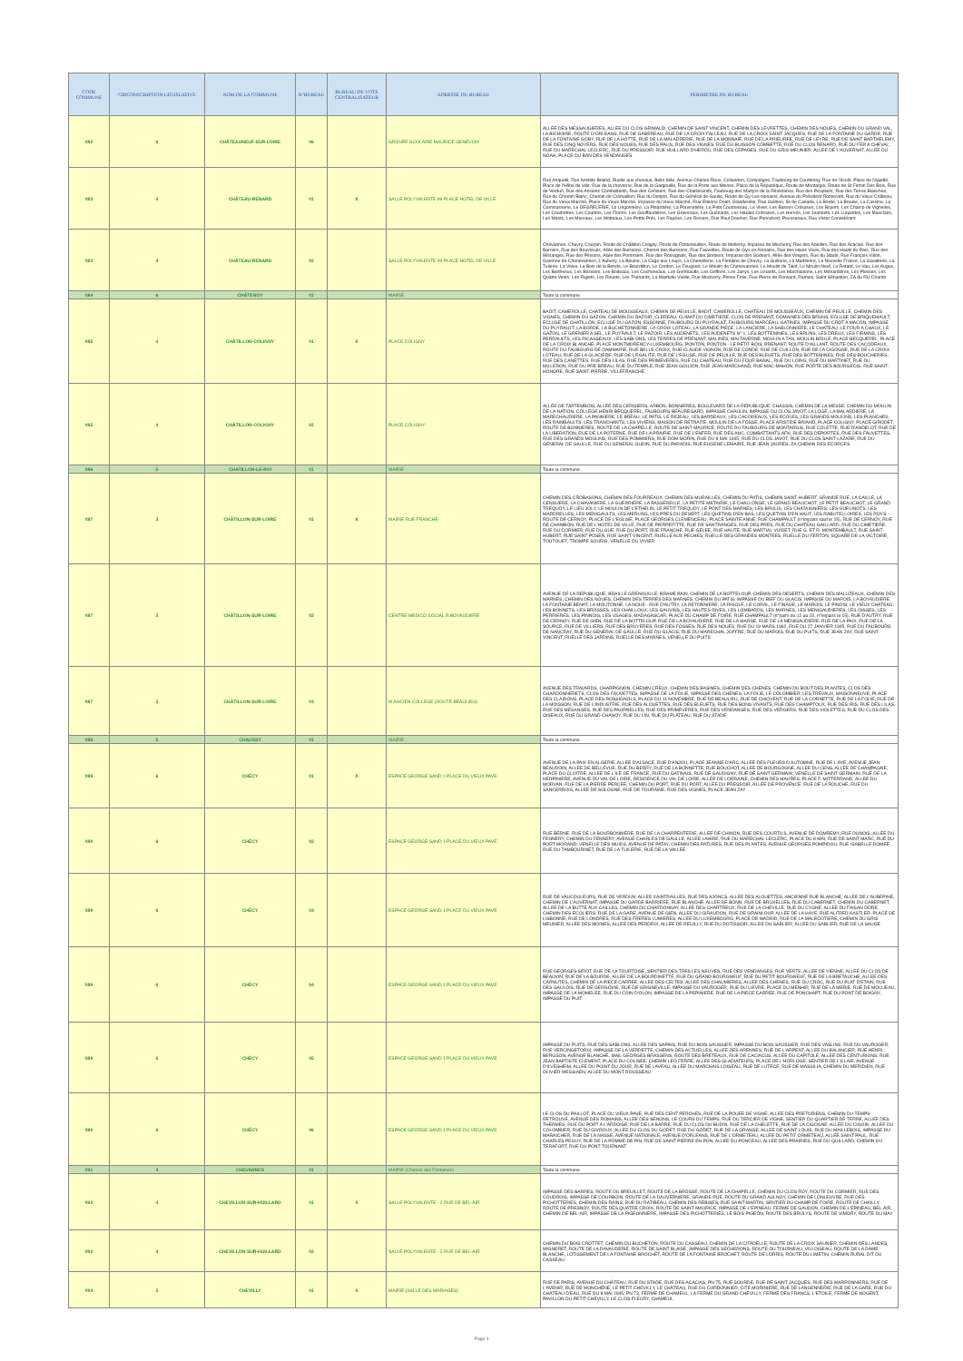| CODE COMMUNE | CIRCONSCRIPTION LEGISLATIVE | NOM DE LA COMMUNE | N°BUREAU | BUREAU DE VOTE CENTRALISATEUR | ADRESSE DU BUREAU | PERIMETRE DU BUREAU |
| --- | --- | --- | --- | --- | --- | --- |
| 082 | 6 | CHÂTEAUNEUF-SUR-LOIRE | 06 | | GROUPE SCOLAIRE MAURICE GENEVOIX | ALLEE DES MESSAUGIERES, ALLEE DU CLOS GRIMAUD, CHEMIN DE SAINT VINCENT, CHEMIN DES LEVRETTES, CHEMIN DES NOUES, CHEMIN DU GRAND VAL, LA BICHOIRE, ROUTE D'ORLEANS, RUE DE GABEREAU, RUE DE LA CROIX FALLEAU, RUE DE LA CROIX SAINT JACQUES, RUE DE LA FONTAINE DU GARDE, RUE DE LA FONTAINE GOBY, RUE DE LA HOTTE, RUE DE LA MALADRERIE, RUE DE LA MONNAIE, RUE DE LA PRIEUREE, RUE DE LEYRE, RUE DE SAINT BARTHELEMY, RUE DES CINQ NOYERS, RUE DES NOUES, RUE DES PALIS, RUE DES VIGNES, RUE DU BUISSON COMBETTE, RUE DU CLOS RENARD, RUE DU FER A CHEVAL, RUE DU MARECHAL LECLERC, RUE DU PRESSOIR, RUE HUILLARD D'HEROU, RUE DES CEPAGES, RUE DU GRIS-MEUNIER, ALLEE DE L'AUVERNAT, ALLEE DU NOAH, PLACE DU BAN DES VENDANGES |
| 083 | 4 | CHÂTEAU-RENARD | 01 | X | SALLE POLYVALENTE 99 PLACE HOTEL DE VILLE | Rue Anquetil, Rue Aristide Briand, Ruelle aux chevaux, Belle Idée, Avenue Charles Roux, Collandon, Compiègne, Faubourg de Courtenay, Rue de l'école, Place de l'égalité, Place de l'Hôtel de ville, Rue de la chevrerie, Rue de la Gargouille, Rue de la Porte aux Moines, Place de la République, Route de Montargis, Route de St Firmin Des Bois, Rue de Verdun, Rue des Anciens Combattants, Rue des Censiers, Rue des Chaillerands, Faubourg des Martyrs de la Résistance, Rue des Peupliers, Rue des Terres Blanches, Rue du Chemin Blanc, Chemin du Crémaillon, Rue du Donjon, Rue du Général de Gaulle, Route de Gy-Les-Nonains, Avenue du Président Roosevelt, Rue du Vieux Château, Rue du Vieux Marché, Place du Vieux Marché, Impasse du Vieux Marché, Rue Etienne Dolet, Glanderelle, Rue Guilbon, Ile de Canada, La Borde, La Bouzie, La Cassine, La Commasserie, Le DEGRELERIE, La Lingonnière, La Pinardière, La Poussetière, Le Petit Courtoiseau, Le Vivier, Les Basses Crésases, Les Boyers, Les Champ de Vignelles, Les Coudrettes, Les Courtins, Les Florins, Les Gauffaudières, Les Graveraux, Les Guézards, Les Hautes Crésases, Les Hervés, Les Jeannets, Les Luquettes, Les Mauclairs, Les Monts, Les Moreaux, Les Motteaux, Les Petits Prés, Les Rapées, Les Rosiers, Rue Paul Doumer, Rue Poncebert, Pousseraux, Rue Victor Considérant |
| 083 | 4 | CHÂTEAU-RENARD | 02 | | SALLE POLYVALENTE 99 PLACE HOTEL DE VILLE | Chevannes, Chevry, Courpin, Route de Châtillon Coligny, Route de Fontenouilles, Route de Melleroy, Impasse de Mocberry, Rue des Abeilles, Rue des Acacias, Rue des Barriers, Rue des Bouvreuils, Allée des Buissons, Chemin des Buissons, Rue Fauvettes, Route de Gy-Les-Nonains, Rue des Haies Vives, Rue des Hauts du Parc, Rue des Mésanges, Rue des Pinsons, Allée des Pommiers, Rue des Rossignols, Rue des Sorbiers, Impasse des Sorbiers, Allée des Vergers, Rue du Stade, Rue François Villon, Garenne de Chenevannes, L'Aubezy, La Bouzie, La Cage aux Loups, La Chenellerie, La Fontaine de Chevry, La Guillerie, La Martinière, La Nouvelle France, La Savatterie, La Tuilerie, La Volve, Le Bois de la Bonde, Le Bourdillon, Le Cordon, Le Fougeret, Le Moulin de Chenevannes, Le Moulin de Talot, Le Moulin Neuf, Le Retard, Le Vau, Les Augus, Les Berthesux, Les Bossiers, Les Boiteaux, Les Cocheneaux, Les Gombaults, Les Griffons, Les Jarrys, Les Lisiards, Les Marchaisons, Les Ménardières, Les Plesses, Les Quatre Vents, Les Riglets, Les Rouets, Les Thenards, La Mardelle Vieille, Rue Mocberry, Pense Folie, Rue Pierre de Ronsard, Ramais, Saint Sébastien, ZA du RU Charlot |
| 084 | 6 | CHÂTENOY | 01 | | MAIRIE | Toute la commune |
| 085 | 4 | CHÂTILLON-COLIGNY | 01 | X | PLACE COLIGNY | BADIT, CAMEROLLE, CHATEAU DE MOUSSEAUX, CHEMIN DE PEUILLE, BADIT, CAMEROLLE, CHATEAU DE MOUSSEAUX, CHEMIN DE PEUILLE, CHEMIN DES VIGNES, CHEMIN DU GAZON, CHEMIN DU RAZOIR, CLEREAU, CLIMAT DU CIMETIERE, CLOS DE PRENANT, DOMAINES DES BRUNS, ECLUSE DE BRIQUEMAULT, ECLUSE DE CHATILLON, ECLUSE DU GAZON, ESSONNE, FAUBOURG DU PUYRAULT, FAUBOURG MARCEAU, GATINES, IMPASSE DU CROT A MACON, IMPASSE DU PUYRAULT, LA BORDE, LA BUCHETONNIERE, LA CROIX LOTEAU, LA GRANDE PIECE, LA LANCIERE, LA SABLONNIERE, LE CHATEAU, LE FOUR A CHAUX, LE GAZON, LE GRENIER A SEL, LE PUYRAULT, LE RAZOIR, LES AUDENETS, LES AUDENETS N° 1, LES BOTTEMINES, LES BRUNS, LES DREUX, LES FIRMINS, LES PERRAULTS, LES RICASSEAUX, LES SABLONS, LES TERRES DE PRENANT, MALINES, MALTAVERNE, MOULIN A TAN, MOULIN BRULE, PLACE BECQUEREL, PLACE DE LA CROIX BLANCHE, PLACE MONTMORENCY-LUXEMBOURG, PONTON, PONTON - LE PETIT BOIS, PRENANT, ROUTE D'AILLANT, ROUTE DES CACODEAUX, ROUTE DU FAUBOURG DE DAMMARIE, RUE BELLE-CROIX, RUE CLAUDE VIGNON, RUE DE CONDE, RUE DE CUILLON, RUE DE LA CIGOGNE, RUE DE LA CROIX LOTEAU, RUE DE LA GLACIERE, RUE DE L'EGALITE, RUE DE L'EGLISE, RUE DE PEUILLE, RUE DES BLEUETS, RUE DES BOTTEMINES, RUE DES BOUCHERIES, RUE DES CANETTES, RUE DES LILAS, RUE DES PRIMEVERES, RUE DU CHATEAU, RUE DU FOUR BANAL, RUE DU LOING, RUE DU MARTINET, RUE DU MILLERON, RUE DU PRE BREAU, RUE DU TEMPLE, RUE JEAN GOUJON, RUE JEAN MARCHAND, RUE MAC-MAHON, RUE PORTE DES BOURGEOIS, RUE SAINT-HONORE, RUE SAINT-PIERRE, VILLEFRANCHE |
| 085 | 4 | CHÂTILLON-COLIGNY | 02 | | PLACE COLIGNY | ALLÉE DE TARTEMBOIS, ALLÉE DES CERISIERS, ARBON, BONNIERES, BOULEVARD DE LA REPUBLIQUE, CHASSIN, CHEMIN DE LA MESSE, CHEMIN DU MOULIN DE LA NATION, COLLEGE HENRI BECQUEREL, FAUBOURG BEAUREGARD, IMPASSE CHAULIN, IMPASSE DU CLOS JAVOT, LA LOGE, LA MALARDIERE, LA MARECHAUDIERE, LA PANNIERE, LE BREAU, LE PATIS, LE REJEAU, LES BARDEAUX, LES CACODEAUX, LES ECOLES, LES GRANDS MOULINS, LES PLANCHES, LES RAIMBAULTS, LES TRANCHANTS, LES VIVIENS, MAISON DE RETRAITE, MOULIN DE LA FOSSE, PLACE ARISTIDE BRIAND, PLACE COLIGNY, PLACE GIRODET, ROUTE DE BONNIERES, ROUTE DE LA CHAPELLE, ROUTE DE SAINT-MAURICE, ROUTE DU FAUBOURG DE MONTARGIS, RUE COLETTE, RUE D'ANDELOT, RUE DE LA LIBERATION, RUE DE LA POTERNE, RUE DE LA PRAIRIE, RUE DE L'ENFER, RUE DES ANC. COMBATTANTS AFN, RUE DES DEPORTES, RUE DES FAUVETTES, RUE DES GRANDS MOULINS, RUE DES POMMIERS, RUE DOM MORIN, RUE DU 8 MAI 1945, RUE DU CLOS JAVOT, RUE DU CLOS SAINT-LAZARE, RUE DU GENERAL DE GAULLE, RUE DU GENERAL GUDIN, RUE DU PARADIS, RUE EUGENE LEMAIRE, RUE JEAN JAURES, ZA CHEMIN DES ECORCES |
| 086 | 5 | CHATILLON-LE-ROI | 01 | | MAIRIE | Toute la commune |
| 087 | 3 | CHÂTILLON-SUR-LOIRE | 01 | X | MAIRIE RUE FRANCHE | CHEMIN DES CROBASONS, CHEMIN DES FOURREAUX, CHEMIN DES MURAILLES, CHEMIN DU PATIS, CHEMIN SAINT-HUBERT, GRANDE RUE, LA CAILLE, LA CENSUERE, LA CHAVANIERE, LA GUERRIERE, LA PASSERELLE, LA PETITE METAIRIE, LE CHALLONGE, LE GRAND BEAUCHOT, LE PETIT BEAUCHOT, LE GRAND TREQUOY, LE LIEU JOLY, LE MOULIN DE L'ETHELIN, LE PETIT TREQUOY, LE PONT DES MARNES, LES BRULIS, LES CHATAIGNIERS, LES GUELINOTS, LES MARDRELLES, LES MENIGAULTS, LES MERLINS, LES PRES DU DESERT, LES QUETINS D'EN BAS, LES QUETINS D'EN HAUT, LES RABUTELLOIRES, LES ROYS - ROUTE DE CERNOY, PLACE DE L'EGLISE, PLACE GEORGES CLEMENCEAU, PLACE SAINTE ANNE, RUE CHAMPAULT (n°impairs sauf le 15), RUE DE CERNOY, RUE DE CHAMBON, RUE DE L'HOTEL DE VILLE, RUE DE PIERREFITTE, RUE DE SANTRANGES, RUE DES PRES, RUE DU CHATEAU GAILLARD, RUE DU CIMETIERE, RUE DU CORMIER, RUE DU GUE, RUE DU PORT, RUE FRANCHE, RUE GELEE, RUE HAUTE, RUE MARTIAL VUIDET, RUE G. ET R. MONTEMBAULT, RUE SAINT-HUBERT, RUE SAINT-POSEN, RUE SAINT-VINCENT, RUELLE AUX PECHES, RUELLE DES GRANDES MONTEES, RUELLE DU FERTON, SQUARE DE LA VICTOIRE, TOUTOUET, TROMPE SOURIS, VENELLE DU VIVIER |
| 087 | 3 | CHÂTILLON-SUR-LOIRE | 02 | | CENTRE MEDICO SOCIAL R.BOYAUDIERE | AVENUE DE LA REPUBLIQUE, BRAILLE GRENOUILLE, BRAME PAIN, CHEMIN DE LA BOTTELOUP, CHEMIN DES DESERTS, CHEMIN DES MALUZEAUX, CHEMIN DES MARNES, CHEMIN DES NOUES, CHEMIN DES TERRES DES MARNES, CHEMIN DU PATIS, IMPASSE DU BIEF DU GLACIS, IMPASSE DU MAROIS, LA BOYAUDIERE, LA FONTAINE BENAT, LA MOUTONNE, LA NOUE - RUE D'AUTRY, LA RETONNIERE, LA RIGOLE, LE CORAL, LE FINAGE, LE MAROIS, LE PINOIS, LE VIEUX CHATEAU, LES BONNETS, LES BROSSES, LES CHAILLOUX, LES GAUVINS, LES HAUTES RIVES, LES LOMBARDS, LES MARNES, LES MENIGAUDIERES, LES OISSES, LES PERRIERES, LES PINNOIS, LES USAGES, MADAGASCAR, PLACE DU CHAMP DE FOIRE, RUE CHAMPAULT (n°pairs du 12 au 20, n°impairs le 15), RUE D'AUTRY, RUE DE CERNOY, RUE DE GIEN, RUE DE LA BOTTELOUP, RUE DE LA BOYAUDIERE, RUE DE LA MARNE, RUE DE LA MENIGAUDIERE, RUE DE LA PAIX, RUE DE LA SOURCE, RUE DE VILLIERS, RUE DES BRUYERES, RUE DES FOSSES, RUE DES NOUES, RUE DU 19 MARS 1962, RUE DU 27 JANVIER 1945, RUE DU FAUBOURG DE NANCRAY, RUE DU GENERAL DE GAULLE, RUE DU GLACIS, RUE DU MARECHAL JOFFRE, RUE DU MAROIS, RUE DU PUITS, RUE JEAN ZAY, RUE SAINT-VINCENT, RUELLE DES JARDINS, RUELLE DES MARNES, VENELLE DU PUITS |
| 087 | 3 | CHÂTILLON-SUR-LOIRE | 03 | | M.ANCIEN COLLEGE (ROUTE BEAULIEU) | AVENUE DES TRAVARDS, CHARPIGNON, CHEMIN CREUX, CHEMIN DES BASINES, CHEMIN DES CHENES, CHEMIN DU BOUT DES PLANTES, CLOS DES CHARDONNERETS, CLOS DES FAUVETTES, IMPASSE DE LA FOLIE, IMPASSE DES CHÊNES, LA FOLIE, LE COLOMBIER, LES TREVAUX, MAISONNEUVE, PLACE DES CLAIRONS, PLACE DES ROSSIGNOLS, PLACE DU 11 NOVEMBRE, RUE DE BEAULIEU, RUE DE CHIOVENT, RUE DE LA CORNETTE, RUE DE LA FOLIE, RUE DE LA MOISSON, RUE DE L'INDUSTRIE, RUE DES ALOUETTES, RUE DES BLEUETS, RUE DES BONS VIVANTS, RUE DES CHAMPTOUX, RUE DES IRIS, RUE DES LILAS, RUE DES MESANGES, RUE DES PAURNELLES, RUE DES PRIMEVÈRES, RUE DES VENDANGES, RUE DES VERGERS, RUE DES VIOLETTES, RUE DU CLOS DES OISEAUX, RUE DU GRAND CHANOY, RUE DU LIN, RUE DU PLATEAU, RUE DU STADE |
| 088 | 5 | CHAUSSY | 01 | | MAIRIE | Toute la commune |
| 089 | 6 | CHÉCY | 01 | X | ESPACE GEORGE SAND 1 PLACE DU VIEUX PAVE | AVENUE DE LA PAIX EN ALGERIE, ALLEE D'ALSACE, RUE D'ANJOU, PLACE JEANNE D'ARC, ALLEE DES FLEURS D AUTOMNE, RUE DE L'AVE, AVENUE JEAN BEAUDOIN, ALLEE DE BELLEVUE, RUE DU BERRY, RUE DE LA BONNETTE, RUE BOUCHOT, ALLEE DE BOURGOGNE, ALLEE DU CENS, ALLEE DE CHAMPAGNE, PLACE DU CLOITRE, ALLEE DE L'ILE DE FRANCE, RUE DU GATINAIS, RUE DE GAUDIGNY, RUE DE SAINT GERMAIN, VENELLE DE SAINT GERMAIN, RUE DE LA HERPINIERE, AVENUE DU VAL DE LOIRE, RESIDENCE DU VAL DE LOIRE, ALLEE DE LORRAINE, CHEMIN DES MAURES, PLACE F. MITTERRAND, ALLEE DU MORVAN, RUE DE LA PIERRE PERCEE, CHEMIN DU PORT, RUE DU PORT, ALLEE DU PRESSOIR, ALLEE DE PROVENCE, RUE DE LA ROUCHE, RUE DU SANCERROIS, ALLEE DE SOLOGNE, RUE DE TOURAINE, RUE DES VIGNES, PLACE JEAN ZAY |
| 089 | 6 | CHÉCY | 02 | | ESPACE GEORGE SAND 1 PLACE DU VIEUX PAVE | RUE BERNE, RUE DE LA BOURBONNIERE, RUE DE LA CHARPENTERIE, ALLEE DE CHINON, RUE DES COURTILS, AVENUE DE DOMREMY, RUE DUNOIS, ALLEE DU FENNERY, CHEMIN DU FENNERY, AVENUE CHARLES DE GAULLE, ALLEE LAHIRE, RUE DU MARECHAL LECLERC, PLACE DU 8 MAI, RUE DE SAINT MARC, RUE DU PORT MORAND, VENELLE DES MUIDS, AVENUE DE PATAY, CHEMIN DES PATURES, RUE DES PLANTES, AVENUE GEORGES POMPIDOU, RUE ISABELLE ROMEE, RUE DU TAMBOURINET, RUE DE LA TUILERIE, RUE DE LA VALLEE |
| 089 | 6 | CHÉCY | 03 | | ESPACE GEORGE SAND 1 PLACE DU VIEUX PAVE | RUE DE VAUCOULEURS, RUE DE VERDUN, ALLEE XAINTRAILLES, RUE DES AJONCS, ALLEE DES ALOUETTES, ANCIENNE RUE BLANCHE, ALLEE DE L'AUBEPINE, CHEMIN DE L'AUVERNAT, IMPASSE DU GARDE BARRIERE, RUE BLANCHE, ALLEE DE BONN, RUE DE BRUXELLES, RUE DU CABERNET, CHEMIN DU CABERNET, ALLEE DE LA BUTTE AUX CAILLES, CHEMIN DU CHARDONNAY, ALLEE DES CHARTREUX, RUE DE LA CHEVILLE, RUE DU CYGNE, ALLEE DU FAISAN DORE, CHEMIN DES ECOLIERS, RUE DE LA GARE, AVENUE DE GIEN, ALLEE DU GIRAUDON, RUE DE GRAINLOUP, ALLEE DE LA HAYE, RUE ALFRED KASTLER, PLACE DE LISBONNE, RUE DE LONDRES, RUE DES FRERES LUMIERES, ALLEE DU LUXEMBOURG, PLACE DE MADRID, RUE DE LA MALECOTIERE, CHEMIN DU GRIS MEUNIER, ALLEE DES MOINES, ALLEE DES PERDRIX, ALLEE DE REUILLY, RUE DU ROTISSOIR, ALLEE DU SABLIER, ALLEE DU SABLIER, RUE DE LA SAUGE |
| 089 | 6 | CHÉCY | 04 | | ESPACE GEORGE SAND 1 PLACE DU VIEUX PAVE | RUE GEORGES SIROT, RUE DE LA TOURTOISE, SENTIER DES TREILLES NEUVES, RUE DES VENDANGES, RUE VERTE, ALLEE DE VIENNE, ALLEE DU CLOS DE BEAUVIN, RUE DE LA BOURDE, ALLEE DE LA BOURDINETTE, RUE DU GRAND BOURGNEUF, RUE DU PETIT BOURGNEUF, RUE DE LA BRETAUCHE, ALLEE DES CARNUTES, CHEMIN DE LA PIECE CARREE, ALLEE DES CELTES, ALLEE DES CHAUMIERES, ALLEE DES CHENES, RUE DU CROC, RUE DU PLAT D'ETAIN, RUE DES GAULOIS, RUE DE GERGOVIE, RUE DE GRIGNEVILLE, IMPASSE DU VAUROGER, RUE DU LIEVRE, PLACE DU MENHIR, RUE DE LA MERIE, RUE DE MOLLIEAU, IMPASSE DE LA MOMELEE, RUE DU COIN D'OLON, IMPASSE DE LA PEPINIERE, RUE DE LA PIECE CARREE, RUE DE PONCHAPT, RUE DU PONT DE BOIGNY, IMPASSE DU PUIT |
| 089 | 6 | CHÉCY | 05 | | ESPACE GEORGE SAND 1 PLACE DU VIEUX PAVE | IMPASSE DU PUITS, RUE DES SABLONS, ALLEE DES SAPINS, RUE DU BOIS SAUSSIER, IMPASSE DU BOIS SAUSSIER, RUE DES VASLINS, RUE DU VAUROGER, RUE VERCINGETORIX, IMPASSE DE LA VERDETTE, CHEMIN DES ACTUELLES, ALLEE DES ARENNES, RUE DE L'ARPENT, ALLEE DU BALANCIER, RUE HENRI BERGSON, AVENUE BLANCHE, MAIL GEORGES BRASSENS, ROUTE DES BRETEAUX, RUE DE CACIACUS, ALLEE DU CAPITOLE, ALLEE DES CENTURIONS, RUE JEAN BAPTISTE CLEMENT, PLACE DU COLISEE, CHEMIN LEO FERRE, ALLEE DES GLADIATEURS, PLACE DE L'HORLOGE, SENTIER DE L'ILLAIE, AVENUE D'ILVESHEIM, ALLEE DU POINT DU JOUR, RUE DE LAVEAU, ALLEE DU MARCHAIS LOISEAU, RUE DE LUTECE, RUE DE MASSILIA, CHEMIN DU MERIDIEN, RUE OLIVIER MESSIAEN, ALLEE DU MONT ROUSSEAU |
| 089 | 6 | CHÉCY | 06 | | ESPACE GEORGE SAND 1 PLACE DU VIEUX PAVE | LE CLOS DU PAILLOT, PLACE DU VIEUX PAVE, RUE DES CENT PERCHES, RUE DE LA POUEE DE VIGNE, ALLEE DES PRETORIENS, CHEMIN DU TEMPS RETROUVE, AVENUE DES ROMAINS, ALLEE DES SENONS, LE COURS DU TEMPS, RUE DU TERCIER DE VIGNE, SENTIER DU QUARTIER DE TERRE, ALLEE DES THERMES, RUE DU PORT A L'ARDOISE, RUE DE LA BARRE, RUE DU CLOS DU BUDIN, RUE DE LA CHELETTE, RUE DE LA CIGOGNE, ALLEE DU CIGOIN, ALLEE DU COLOMBIER, RUE DU GIVROUX, ALLEE DU CLOS DU GODET, RUE DU GODET, RUE DE LA GRANGE, ALLEE DE SAINT LOUIS, RUE DU MAILLEBOIS, IMPASSE DU MARAICHER, RUE DE LA NASSE, AVENUE NATIONALE, AVENUE D'ORLEANS, RUE DE L'ORMETEAU, ALLEE DU PETIT ORMETEAU, ALLEE SAINT PAUL, RUE CHARLES PEGUY, RUE DE LA POMME DE PIN, RUE DE SAINT PIERRE EN PON, ALLEE DU PONCEAU, ALLEE DES PRAIRIES, RUE DU QUILLARD, CHEMIN DU TERAFORT, RUE DU PONT TOURNANT |
| 091 | 4 | CHEVANNES | 01 | | MAIRIE (Chemin des Fontaines) | Toute la commune |
| 092 | 4 | CHEVILLON-SUR-HUILLARD | 01 | X | SALLE POLYVALENTE - 2 RUE DE BEL-AIR | IMPASSE DES BARRES, ROUTE DU BREUILLET, ROUTE DE LA BROSSE, ROUTE DE LA CHAPELLE, CHEMIN DU CLOS ROY, ROUTE DU CORMIER, RUE DES COUDROIS, IMPASSE DE COURBOIN, ROUTE DE LA DAUVERNIERE, GRANDE RUE, ROUTE DU GRAND AULNOY, CHEMIN DE LONLEUVRE, RUE DES PICHOTTERIES, CHEMIN DES RAINS, RUE DU RATIBEAU, CHEMIN DES REBISES, RUE SAINT-MARTIN, SENTIER DU CHAMP DE FOIRE, ROUTE DE CHAILLY, ROUTE DE PRESNOY, ROUTE DES QUATRE CROIX, ROUTE DE SAINT-MAURICE, IMPASSE DE L'EPINEAU, FERME DE GAUDON, CHEMIN DE L'EPINEAU, BEL-AIR, CHEMIN DE BEL-AIR, IMPASSE DE LA PIGEONNIERE, IMPASSE DES PICHOTTERIES, LE BOIS PIGEON, ROUTE DES BRÛLYS, ROUTE DE VIMORY, ROUTE DU MAY |
| 092 | 4 | CHEVILLON-SUR-HUILLARD | 02 | | SALLE POLYVALENTE - 2 RUE DE BEL-AIR | CHEMIN DU BOIS CROTTET, CHEMIN DU BUCHETON, ROUTE DU CASSEAU, CHEMIN DE LA CITADELLE, ROUTE DE LA CROIX SAUNIER, CHEMIN DES LANDES, MIGNERET, ROUTE DE LA RAVAUDERIE, ROUTE DE SAINT BLAISE, IMPASSE DES SECHERONS, ROUTE DU TOURNEAU, VILLOISEAU, ROUTE DE LA DAME BLANCHE, LOTISSEMENT DE LA FONTAINE BROCHET, ROUTE DE LA FONTAINE BROCHET, ROUTE DE LORRIS, ROUTE DU LIMETIN, CHEMIN RURAL DIT DU CASSEAU |
| 093 | 2 | CHEVILLY | 01 | X | MAIRIE (SALLE DES MARIAGES) | RUE DE PARIS, AVENUE DU CHÂTEAU, RUE DU STADE, RUE DES ACACIAS, PN 75, RUE SOURDE, RUE DE SAINT JACQUES, RUE DES MARRONNIERS, RUE DE L'AVENIR, RUE DE MONCHÊNE, LE PETIT CHEVILLY, LE CHÂTEAU, RUE DU CORDONNIER, CITE MORINIERE, RUE DE LANGENNERIE, RUE DE LA GARE, RUE DU CHÂTEAU D'EAU, RUE DU 8 MAI 1945, PN 73, FERME DE CHAMEUL, LA FERME DU GRAND CHEVILLY, FERME DES FRANCS, L'ETOILE, FERME DE NOGENT, PAVILLON DU PETIT CHEVILLY, LE CLOS FLEURY, CHAMEUL |
Page 4